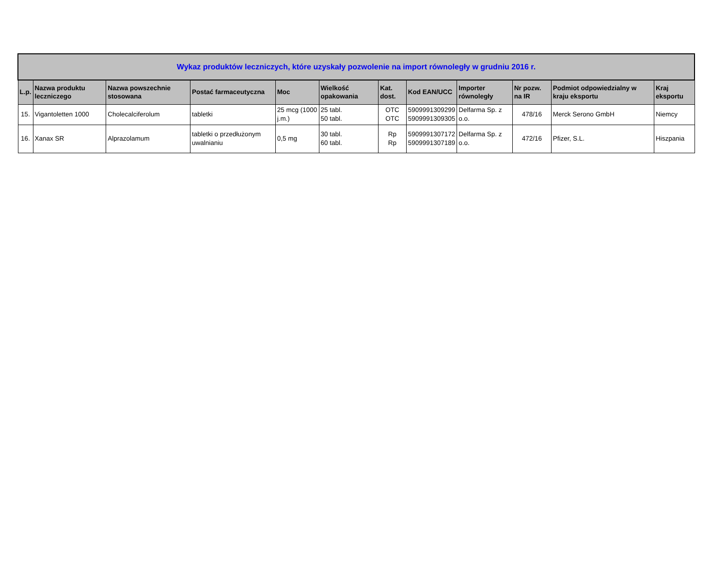| Wykaz produktów leczniczych, które uzyskały pozwolenie na import równoległy w grudniu 2016 r. | | | | | | | | | | | |
| --- | --- | --- | --- | --- | --- | --- | --- | --- | --- | --- | --- |
| L.p. | Nazwa produktu leczniczego | Nazwa powszechnie stosowana | Postać farmaceutyczna | Moc | Wielkość opakowania | Kat. dost. | Kod EAN/UCC | Importer równoległy | Nr pozw. na IR | Podmiot odpowiedzialny w kraju eksportu | Kraj eksportu |
| 15. | Vigantoletten 1000 | Cholecalciferolum | tabletki | 25 mcg (1000 j.m.) | 25 tabl. 50 tabl. | OTC OTC | 5909991309299 5909991309305 | Delfarma Sp. z o.o. | 478/16 | Merck Serono GmbH | Niemcy |
| 16. | Xanax SR | Alprazolamum | tabletki o przedłużonym uwalnianiu | 0,5 mg | 30 tabl. 60 tabl. | Rp Rp | 5909991307172 5909991307189 | Delfarma Sp. z o.o. | 472/16 | Pfizer, S.L. | Hiszpania |